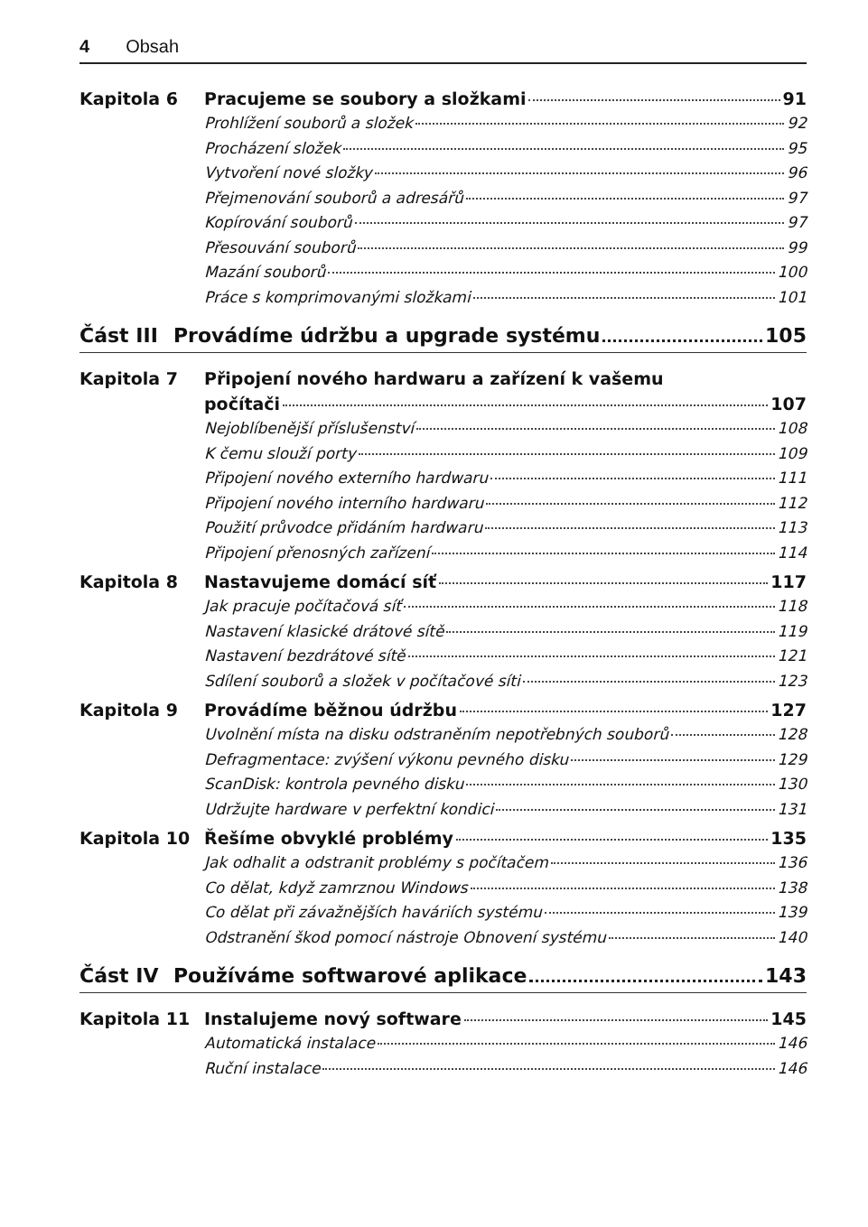4 Obsah
Kapitola 6 Pracujeme se soubory a složkami 91
Prohlížení souborů a složek 92
Procházení složek 95
Vytvoření nové složky 96
Přejmenování souborů a adresářů 97
Kopírování souborů 97
Přesouvání souborů 99
Mazání souborů 100
Práce s komprimovanými složkami 101
Část III Provádíme údržbu a upgrade systému 105
Kapitola 7 Připojení nového hardwaru a zařízení k vašemu
počítači 107
Nejoblíbenější příslušenství 108
K čemu slouží porty 109
Připojení nového externího hardwaru 111
Připojení nového interního hardwaru 112
Použití průvodce přidáním hardwaru 113
Připojení přenosných zařízení 114
Kapitola 8 Nastavujeme domácí síť 117
Jak pracuje počítačová síť 118
Nastavení klasické drátové sítě 119
Nastavení bezdrátové sítě 121
Sdílení souborů a složek v počítačové síti 123
Kapitola 9 Provádíme běžnou údržbu 127
Uvolnění místa na disku odstraněním nepotřebných souborů 128
Defragmentace: zvýšení výkonu pevného disku 129
ScanDisk: kontrola pevného disku 130
Udržujte hardware v perfektní kondici 131
Kapitola 10 Řešíme obvyklé problémy 135
Jak odhalit a odstranit problémy s počítačem 136
Co dělat, když zamrznou Windows 138
Co dělat při závažnějších haváriích systému 139
Odstranění škod pomocí nástroje Obnovení systému 140
Část IV Používáme softwarové aplikace 143
Kapitola 11 Instalujeme nový software 145
Automatická instalace 146
Ruční instalace 146